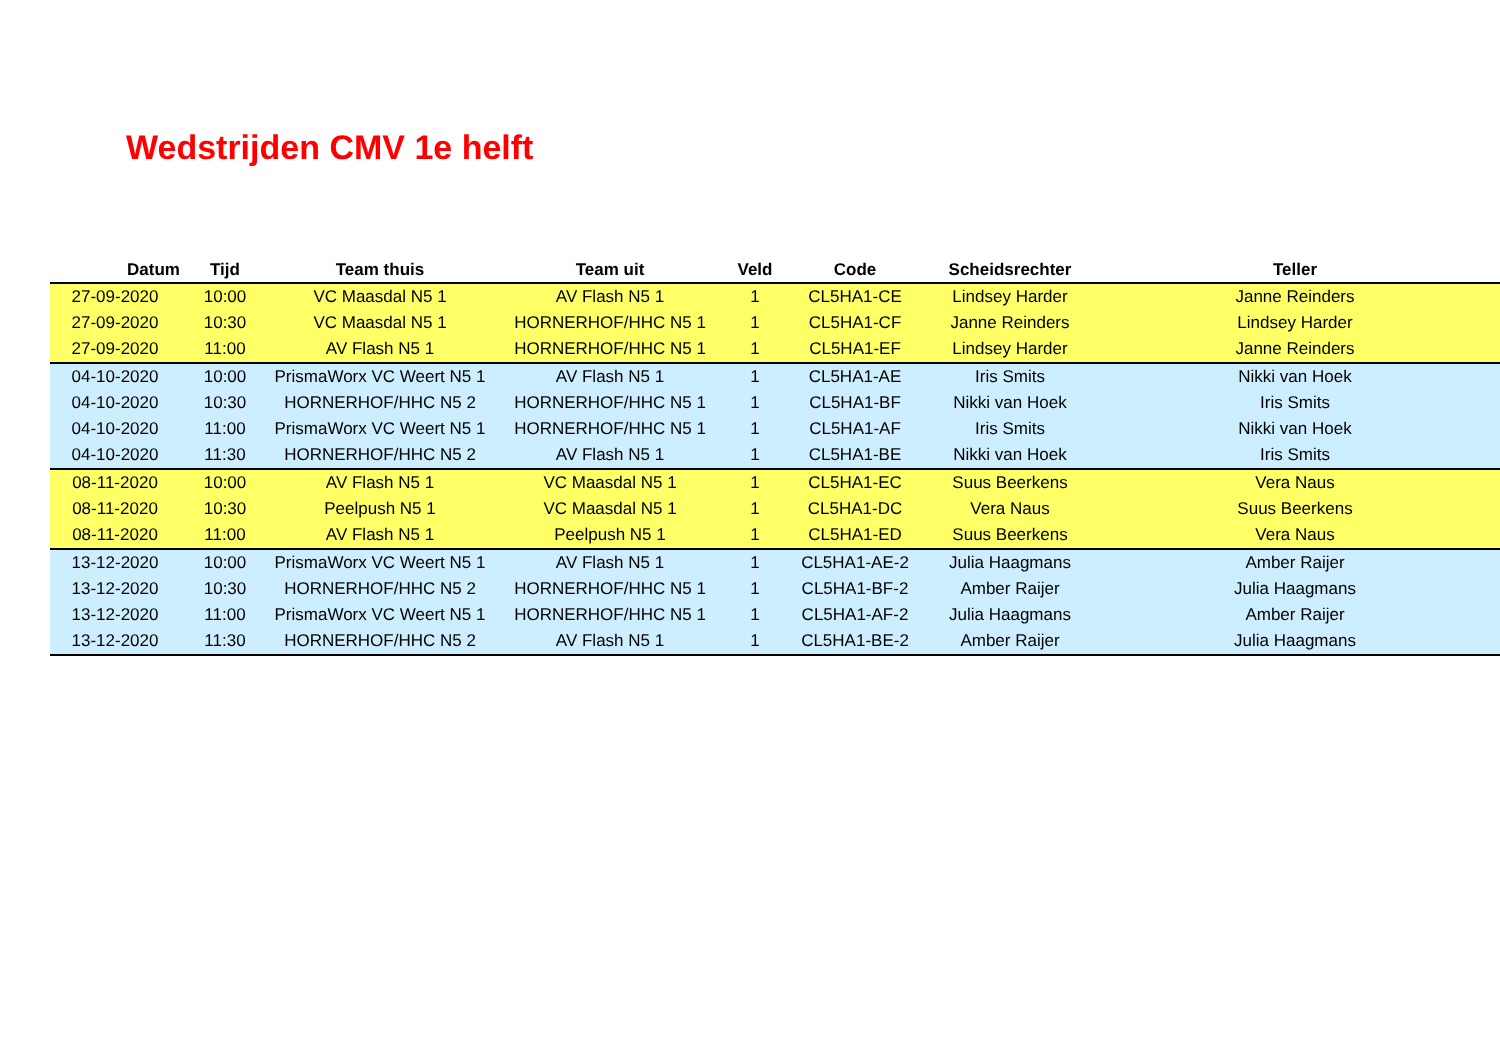Wedstrijden CMV 1e helft
| Datum | Tijd | Team thuis | Team uit | Veld | Code | Scheidsrechter | Teller |
| --- | --- | --- | --- | --- | --- | --- | --- |
| 27-09-2020 | 10:00 | VC Maasdal N5 1 | AV Flash N5 1 | 1 | CL5HA1-CE | Lindsey Harder | Janne Reinders |
| 27-09-2020 | 10:30 | VC Maasdal N5 1 | HORNERHOF/HHC N5 1 | 1 | CL5HA1-CF | Janne Reinders | Lindsey Harder |
| 27-09-2020 | 11:00 | AV Flash N5 1 | HORNERHOF/HHC N5 1 | 1 | CL5HA1-EF | Lindsey Harder | Janne Reinders |
| 04-10-2020 | 10:00 | PrismaWorx VC Weert N5 1 | AV Flash N5 1 | 1 | CL5HA1-AE | Iris Smits | Nikki van Hoek |
| 04-10-2020 | 10:30 | HORNERHOF/HHC N5 2 | HORNERHOF/HHC N5 1 | 1 | CL5HA1-BF | Nikki van Hoek | Iris Smits |
| 04-10-2020 | 11:00 | PrismaWorx VC Weert N5 1 | HORNERHOF/HHC N5 1 | 1 | CL5HA1-AF | Iris Smits | Nikki van Hoek |
| 04-10-2020 | 11:30 | HORNERHOF/HHC N5 2 | AV Flash N5 1 | 1 | CL5HA1-BE | Nikki van Hoek | Iris Smits |
| 08-11-2020 | 10:00 | AV Flash N5 1 | VC Maasdal N5 1 | 1 | CL5HA1-EC | Suus Beerkens | Vera Naus |
| 08-11-2020 | 10:30 | Peelpush N5 1 | VC Maasdal N5 1 | 1 | CL5HA1-DC | Vera Naus | Suus Beerkens |
| 08-11-2020 | 11:00 | AV Flash N5 1 | Peelpush N5 1 | 1 | CL5HA1-ED | Suus Beerkens | Vera Naus |
| 13-12-2020 | 10:00 | PrismaWorx VC Weert N5 1 | AV Flash N5 1 | 1 | CL5HA1-AE-2 | Julia Haagmans | Amber Raijer |
| 13-12-2020 | 10:30 | HORNERHOF/HHC N5 2 | HORNERHOF/HHC N5 1 | 1 | CL5HA1-BF-2 | Amber Raijer | Julia Haagmans |
| 13-12-2020 | 11:00 | PrismaWorx VC Weert N5 1 | HORNERHOF/HHC N5 1 | 1 | CL5HA1-AF-2 | Julia Haagmans | Amber Raijer |
| 13-12-2020 | 11:30 | HORNERHOF/HHC N5 2 | AV Flash N5 1 | 1 | CL5HA1-BE-2 | Amber Raijer | Julia Haagmans |